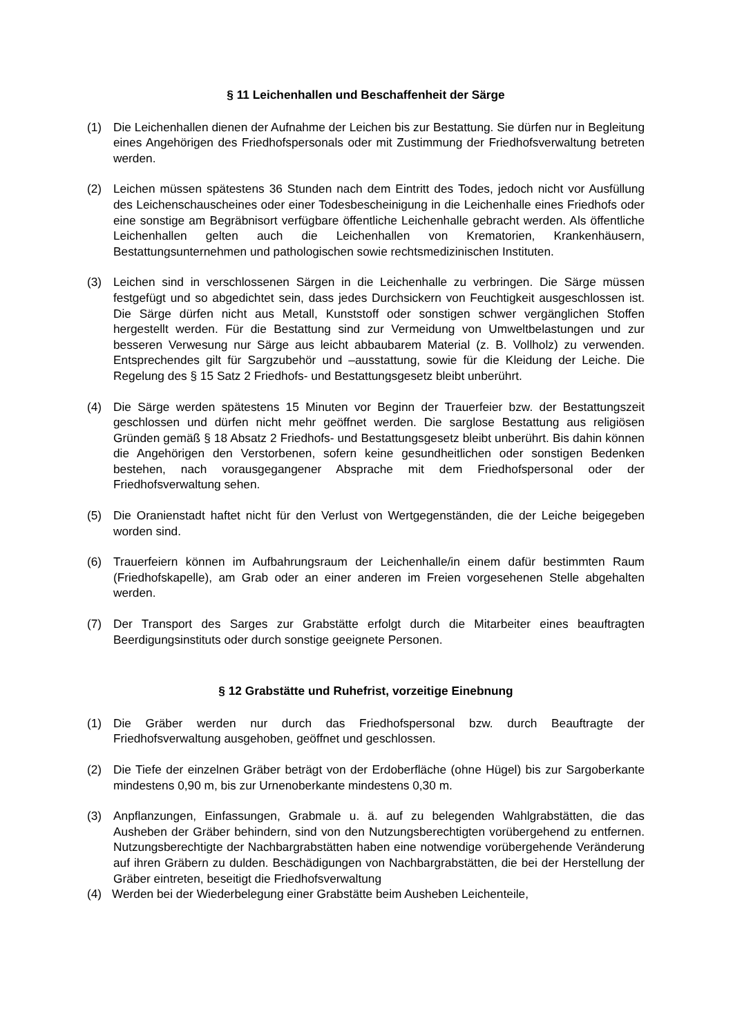§ 11 Leichenhallen und Beschaffenheit der Särge
(1) Die Leichenhallen dienen der Aufnahme der Leichen bis zur Bestattung. Sie dürfen nur in Begleitung eines Angehörigen des Friedhofspersonals oder mit Zustimmung der Friedhofsverwaltung betreten werden.
(2) Leichen müssen spätestens 36 Stunden nach dem Eintritt des Todes, jedoch nicht vor Ausfüllung des Leichenschauscheines oder einer Todesbescheinigung in die Leichenhalle eines Friedhofs oder eine sonstige am Begräbnisort verfügbare öffentliche Leichenhalle gebracht werden. Als öffentliche Leichenhallen gelten auch die Leichenhallen von Krematorien, Krankenhäusern, Bestattungsunternehmen und pathologischen sowie rechtsmedizinischen Instituten.
(3) Leichen sind in verschlossenen Särgen in die Leichenhalle zu verbringen. Die Särge müssen festgefügt und so abgedichtet sein, dass jedes Durchsickern von Feuchtigkeit ausgeschlossen ist. Die Särge dürfen nicht aus Metall, Kunststoff oder sonstigen schwer vergänglichen Stoffen hergestellt werden. Für die Bestattung sind zur Vermeidung von Umweltbelastungen und zur besseren Verwesung nur Särge aus leicht abbaubarem Material (z. B. Vollholz) zu verwenden. Entsprechendes gilt für Sargzubehör und –ausstattung, sowie für die Kleidung der Leiche. Die Regelung des § 15 Satz 2 Friedhofs- und Bestattungsgesetz bleibt unberührt.
(4) Die Särge werden spätestens 15 Minuten vor Beginn der Trauerfeier bzw. der Bestattungszeit geschlossen und dürfen nicht mehr geöffnet werden. Die sarglose Bestattung aus religiösen Gründen gemäß § 18 Absatz 2 Friedhofs- und Bestattungsgesetz bleibt unberührt. Bis dahin können die Angehörigen den Verstorbenen, sofern keine gesundheitlichen oder sonstigen Bedenken bestehen, nach vorausgegangener Absprache mit dem Friedhofspersonal oder der Friedhofsverwaltung sehen.
(5) Die Oranienstadt haftet nicht für den Verlust von Wertgegenständen, die der Leiche beigegeben worden sind.
(6) Trauerfeiern können im Aufbahrungsraum der Leichenhalle/in einem dafür bestimmten Raum (Friedhofskapelle), am Grab oder an einer anderen im Freien vorgesehenen Stelle abgehalten werden.
(7) Der Transport des Sarges zur Grabstätte erfolgt durch die Mitarbeiter eines beauftragten Beerdigungsinstituts oder durch sonstige geeignete Personen.
§ 12 Grabstätte und Ruhefrist, vorzeitige Einebnung
(1) Die Gräber werden nur durch das Friedhofspersonal bzw. durch Beauftragte der Friedhofsverwaltung ausgehoben, geöffnet und geschlossen.
(2) Die Tiefe der einzelnen Gräber beträgt von der Erdoberfläche (ohne Hügel) bis zur Sargoberkante mindestens 0,90 m, bis zur Urnenoberkante mindestens 0,30 m.
(3) Anpflanzungen, Einfassungen, Grabmale u. ä. auf zu belegenden Wahlgrabstätten, die das Ausheben der Gräber behindern, sind von den Nutzungsberechtigten vorübergehend zu entfernen. Nutzungsberechtigte der Nachbargrabstätten haben eine notwendige vorübergehende Veränderung auf ihren Gräbern zu dulden. Beschädigungen von Nachbargrabstätten, die bei der Herstellung der Gräber eintreten, beseitigt die Friedhofsverwaltung
(4) Werden bei der Wiederbelegung einer Grabstätte beim Ausheben Leichenteile,